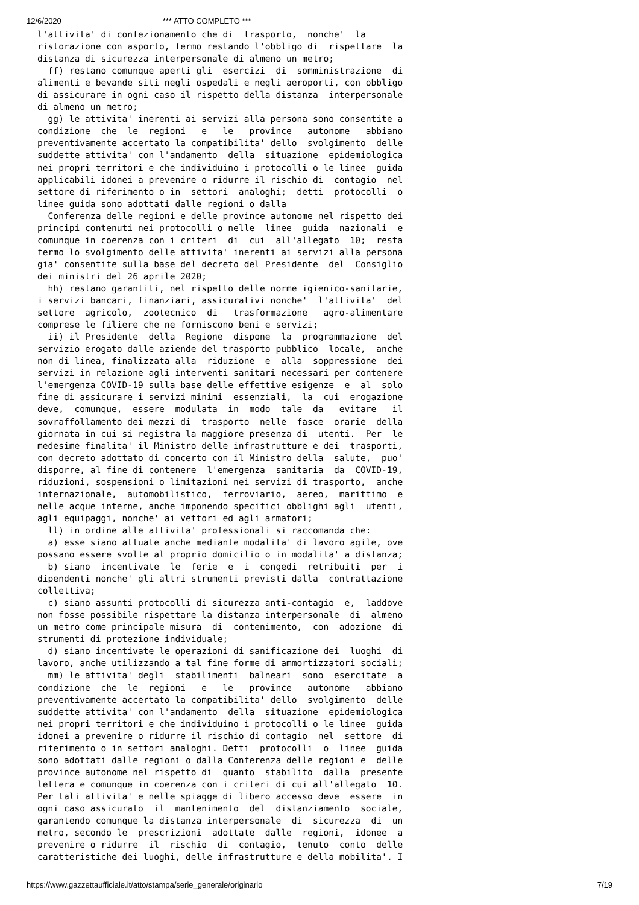12/6/2020 *** ATTO COMPLETO ***
l'attivita' di confezionamento che di  trasporto,  nonche'  la
ristorazione con asporto, fermo restando l'obbligo di  rispettare  la
distanza di sicurezza interpersonale di almeno un metro;
  ff) restano comunque aperti gli  esercizi  di  somministrazione  di
alimenti e bevande siti negli ospedali e negli aeroporti, con obbligo
di assicurare in ogni caso il rispetto della distanza  interpersonale
di almeno un metro;
  gg) le attivita' inerenti ai servizi alla persona sono consentite a
condizione  che  le  regioni   e   le   province   autonome   abbiano
preventivamente accertato la compatibilita' dello  svolgimento  delle
suddette attivita' con l'andamento  della  situazione  epidemiologica
nei propri territori e che individuino i protocolli o le linee  guida
applicabili idonei a prevenire o ridurre il rischio di  contagio  nel
settore di riferimento o in  settori  analoghi;  detti  protocolli  o
linee guida sono adottati dalle regioni o dalla
  Conferenza delle regioni e delle province autonome nel rispetto dei
principi contenuti nei protocolli o nelle  linee  guida  nazionali  e
comunque in coerenza con i criteri  di  cui  all'allegato  10;  resta
fermo lo svolgimento delle attivita' inerenti ai servizi alla persona
gia' consentite sulla base del decreto del Presidente  del  Consiglio
dei ministri del 26 aprile 2020;
  hh) restano garantiti, nel rispetto delle norme igienico-sanitarie,
i servizi bancari, finanziari, assicurativi nonche'  l'attivita'  del
settore  agricolo,  zootecnico  di   trasformazione   agro-alimentare
comprese le filiere che ne forniscono beni e servizi;
  ii) il Presidente  della  Regione  dispone  la  programmazione  del
servizio erogato dalle aziende del trasporto pubblico  locale,  anche
non di linea, finalizzata alla  riduzione  e  alla  soppressione  dei
servizi in relazione agli interventi sanitari necessari per contenere
l'emergenza COVID-19 sulla base delle effettive esigenze  e  al  solo
fine di assicurare i servizi minimi  essenziali,  la  cui  erogazione
deve,  comunque,  essere  modulata  in  modo  tale  da   evitare   il
sovraffollamento dei mezzi di  trasporto  nelle  fasce  orarie  della
giornata in cui si registra la maggiore presenza di  utenti.  Per  le
medesime finalita' il Ministro delle infrastrutture e dei  trasporti,
con decreto adottato di concerto con il Ministro della  salute,  puo'
disporre, al fine di contenere  l'emergenza  sanitaria  da  COVID-19,
riduzioni, sospensioni o limitazioni nei servizi di trasporto,  anche
internazionale,  automobilistico,  ferroviario,  aereo,  marittimo  e
nelle acque interne, anche imponendo specifici obblighi agli  utenti,
agli equipaggi, nonche' ai vettori ed agli armatori;
  ll) in ordine alle attivita' professionali si raccomanda che:
  a) esse siano attuate anche mediante modalita' di lavoro agile, ove
possano essere svolte al proprio domicilio o in modalita' a distanza;
  b) siano  incentivate  le  ferie  e  i  congedi  retribuiti  per  i
dipendenti nonche' gli altri strumenti previsti dalla  contrattazione
collettiva;
  c) siano assunti protocolli di sicurezza anti-contagio  e,  laddove
non fosse possibile rispettare la distanza interpersonale  di  almeno
un metro come principale misura  di  contenimento,  con  adozione  di
strumenti di protezione individuale;
  d) siano incentivate le operazioni di sanificazione dei  luoghi  di
lavoro, anche utilizzando a tal fine forme di ammortizzatori sociali;
  mm) le attivita' degli  stabilimenti  balneari  sono  esercitate  a
condizione  che  le  regioni   e   le   province   autonome   abbiano
preventivamente accertato la compatibilita' dello  svolgimento  delle
suddette attivita' con l'andamento  della  situazione  epidemiologica
nei propri territori e che individuino i protocolli o le linee  guida
idonei a prevenire o ridurre il rischio di contagio  nel  settore  di
riferimento o in settori analoghi. Detti  protocolli  o  linee  guida
sono adottati dalle regioni o dalla Conferenza delle regioni e  delle
province autonome nel rispetto di  quanto  stabilito  dalla  presente
lettera e comunque in coerenza con i criteri di cui all'allegato  10.
Per tali attivita' e nelle spiagge di libero accesso deve  essere  in
ogni caso assicurato  il  mantenimento  del  distanziamento  sociale,
garantendo comunque la distanza interpersonale  di  sicurezza  di  un
metro, secondo le  prescrizioni  adottate  dalle  regioni,  idonee  a
prevenire o ridurre  il  rischio  di  contagio,  tenuto  conto  delle
caratteristiche dei luoghi, delle infrastrutture e della mobilita'. I
https://www.gazzettaufficiale.it/atto/stampa/serie_generale/originario 7/19